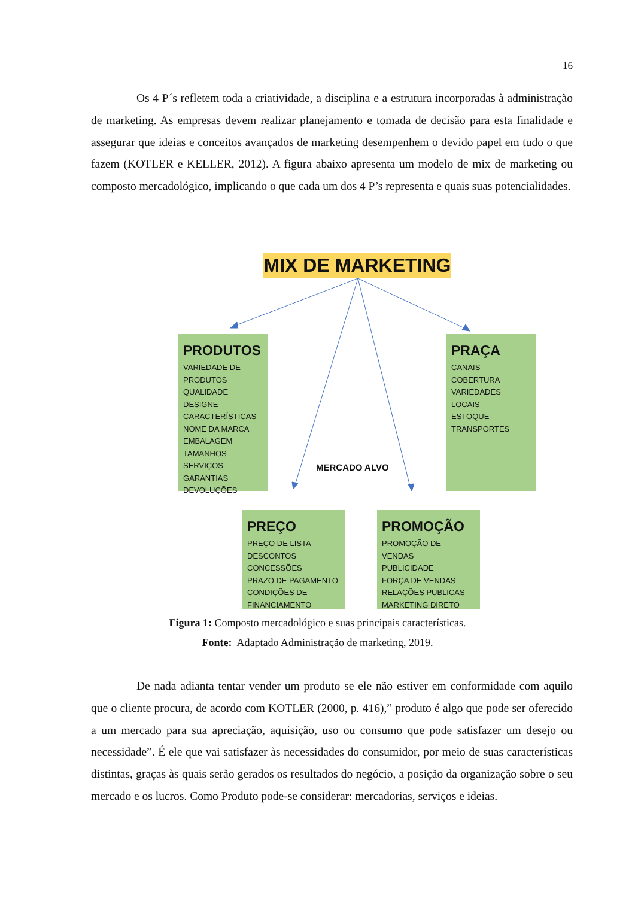16
Os 4 P´s refletem toda a criatividade, a disciplina e a estrutura incorporadas à administração de marketing. As empresas devem realizar planejamento e tomada de decisão para esta finalidade e assegurar que ideias e conceitos avançados de marketing desempenhem o devido papel em tudo o que fazem (KOTLER e KELLER, 2012). A figura abaixo apresenta um modelo de mix de marketing ou composto mercadológico, implicando o que cada um dos 4 P’s representa e quais suas potencialidades.
MIX DE MARKETING
PRODUTOS
VARIEDADE DE PRODUTOS
QUALIDADE
DESIGNE
CARACTERÍSTICAS
NOME DA MARCA
EMBALAGEM
TAMANHOS
SERVIÇOS
GARANTIAS
DEVOLUÇÕES
PRAÇA
CANAIS
COBERTURA
VARIEDADES
LOCAIS
ESTOQUE
TRANSPORTES
MERCADO ALVO
PREÇO
PREÇO DE LISTA
DESCONTOS
CONCESSÕES
PRAZO DE PAGAMENTO
CONDIÇÕES DE FINANCIAMENTO
PROMOÇÃO
PROMOÇÃO DE VENDAS
PUBLICIDADE
FORÇA DE VENDAS
RELAÇÕES PUBLICAS
MARKETING DIRETO
Figura 1: Composto mercadológico e suas principais características.
Fonte: Adaptado Administração de marketing, 2019.
De nada adianta tentar vender um produto se ele não estiver em conformidade com aquilo que o cliente procura, de acordo com KOTLER (2000, p. 416),” produto é algo que pode ser oferecido a um mercado para sua apreciação, aquisição, uso ou consumo que pode satisfazer um desejo ou necessidade”. É ele que vai satisfazer às necessidades do consumidor, por meio de suas características distintas, graças às quais serão gerados os resultados do negócio, a posição da organização sobre o seu mercado e os lucros. Como Produto pode-se considerar: mercadorias, serviços e ideias.